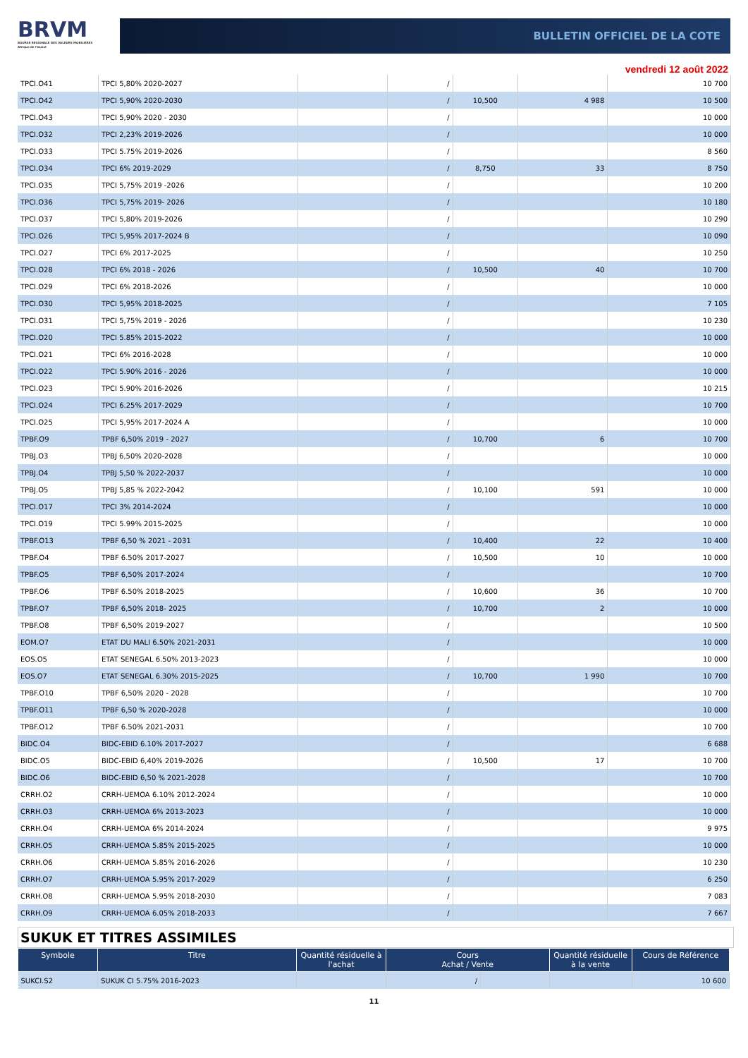BRVM
BOURSE REGIONALE DES VALEURS MOBILIERES
Afrique de l'Ouest
BULLETIN OFFICIEL DE LA COTE
vendredi 12 août 2022
| TPCI.O41 | TPCI 5,80% 2020-2027 | | / | | | 10 700 |
| TPCI.O42 | TPCI 5,90% 2020-2030 | | / | 10,500 | 4 988 | 10 500 |
| TPCI.O43 | TPCI 5,90% 2020 - 2030 | | / | | | 10 000 |
| TPCI.O32 | TPCI 2,23% 2019-2026 | | / | | | 10 000 |
| TPCI.O33 | TPCI 5.75% 2019-2026 | | / | | | 8 560 |
| TPCI.O34 | TPCI 6% 2019-2029 | | / | 8,750 | 33 | 8 750 |
| TPCI.O35 | TPCI 5,75% 2019 -2026 | | / | | | 10 200 |
| TPCI.O36 | TPCI 5,75% 2019- 2026 | | / | | | 10 180 |
| TPCI.O37 | TPCI 5,80% 2019-2026 | | / | | | 10 290 |
| TPCI.O26 | TPCI 5,95% 2017-2024 B | | / | | | 10 090 |
| TPCI.O27 | TPCI 6% 2017-2025 | | / | | | 10 250 |
| TPCI.O28 | TPCI 6% 2018 - 2026 | | / | 10,500 | 40 | 10 700 |
| TPCI.O29 | TPCI 6% 2018-2026 | | / | | | 10 000 |
| TPCI.O30 | TPCI 5,95% 2018-2025 | | / | | | 7 105 |
| TPCI.O31 | TPCI 5,75% 2019 - 2026 | | / | | | 10 230 |
| TPCI.O20 | TPCI 5.85% 2015-2022 | | / | | | 10 000 |
| TPCI.O21 | TPCI 6% 2016-2028 | | / | | | 10 000 |
| TPCI.O22 | TPCI 5.90% 2016 - 2026 | | / | | | 10 000 |
| TPCI.O23 | TPCI 5.90% 2016-2026 | | / | | | 10 215 |
| TPCI.O24 | TPCI 6.25% 2017-2029 | | / | | | 10 700 |
| TPCI.O25 | TPCI 5,95% 2017-2024 A | | / | | | 10 000 |
| TPBF.O9 | TPBF 6,50% 2019 - 2027 | | / | 10,700 | 6 | 10 700 |
| TPBJ.O3 | TPBJ 6,50% 2020-2028 | | / | | | 10 000 |
| TPBJ.O4 | TPBJ 5,50 % 2022-2037 | | / | | | 10 000 |
| TPBJ.O5 | TPBJ 5,85 % 2022-2042 | | / | 10,100 | 591 | 10 000 |
| TPCI.O17 | TPCI 3% 2014-2024 | | / | | | 10 000 |
| TPCI.O19 | TPCI 5.99% 2015-2025 | | / | | | 10 000 |
| TPBF.O13 | TPBF 6,50 % 2021 - 2031 | | / | 10,400 | 22 | 10 400 |
| TPBF.O4 | TPBF 6.50% 2017-2027 | | / | 10,500 | 10 | 10 000 |
| TPBF.O5 | TPBF 6,50% 2017-2024 | | / | | | 10 700 |
| TPBF.O6 | TPBF 6.50% 2018-2025 | | / | 10,600 | 36 | 10 700 |
| TPBF.O7 | TPBF 6,50% 2018- 2025 | | / | 10,700 | 2 | 10 000 |
| TPBF.O8 | TPBF 6,50% 2019-2027 | | / | | | 10 500 |
| EOM.O7 | ETAT DU MALI 6.50% 2021-2031 | | / | | | 10 000 |
| EOS.O5 | ETAT SENEGAL 6.50% 2013-2023 | | / | | | 10 000 |
| EOS.O7 | ETAT SENEGAL 6.30% 2015-2025 | | / | 10,700 | 1 990 | 10 700 |
| TPBF.O10 | TPBF 6,50% 2020 - 2028 | | / | | | 10 700 |
| TPBF.O11 | TPBF 6,50 % 2020-2028 | | / | | | 10 000 |
| TPBF.O12 | TPBF 6.50% 2021-2031 | | / | | | 10 700 |
| BIDC.O4 | BIDC-EBID 6.10% 2017-2027 | | / | | | 6 688 |
| BIDC.O5 | BIDC-EBID 6,40% 2019-2026 | | / | 10,500 | 17 | 10 700 |
| BIDC.O6 | BIDC-EBID 6,50 % 2021-2028 | | / | | | 10 700 |
| CRRH.O2 | CRRH-UEMOA 6.10% 2012-2024 | | / | | | 10 000 |
| CRRH.O3 | CRRH-UEMOA 6% 2013-2023 | | / | | | 10 000 |
| CRRH.O4 | CRRH-UEMOA 6% 2014-2024 | | / | | | 9 975 |
| CRRH.O5 | CRRH-UEMOA 5.85% 2015-2025 | | / | | | 10 000 |
| CRRH.O6 | CRRH-UEMOA 5.85% 2016-2026 | | / | | | 10 230 |
| CRRH.O7 | CRRH-UEMOA 5.95% 2017-2029 | | / | | | 6 250 |
| CRRH.O8 | CRRH-UEMOA 5.95% 2018-2030 | | / | | | 7 083 |
| CRRH.O9 | CRRH-UEMOA 6.05% 2018-2033 | | / | | | 7 667 |
SUKUK ET TITRES ASSIMILES
| Symbole | Titre | Quantité résiduelle à l'achat | Cours Achat / Vente | | Quantité résiduelle à la vente | Cours de Référence |
| --- | --- | --- | --- | --- | --- | --- |
| SUKCI.S2 | SUKUK CI 5.75% 2016-2023 | | / | | | 10 600 |
11